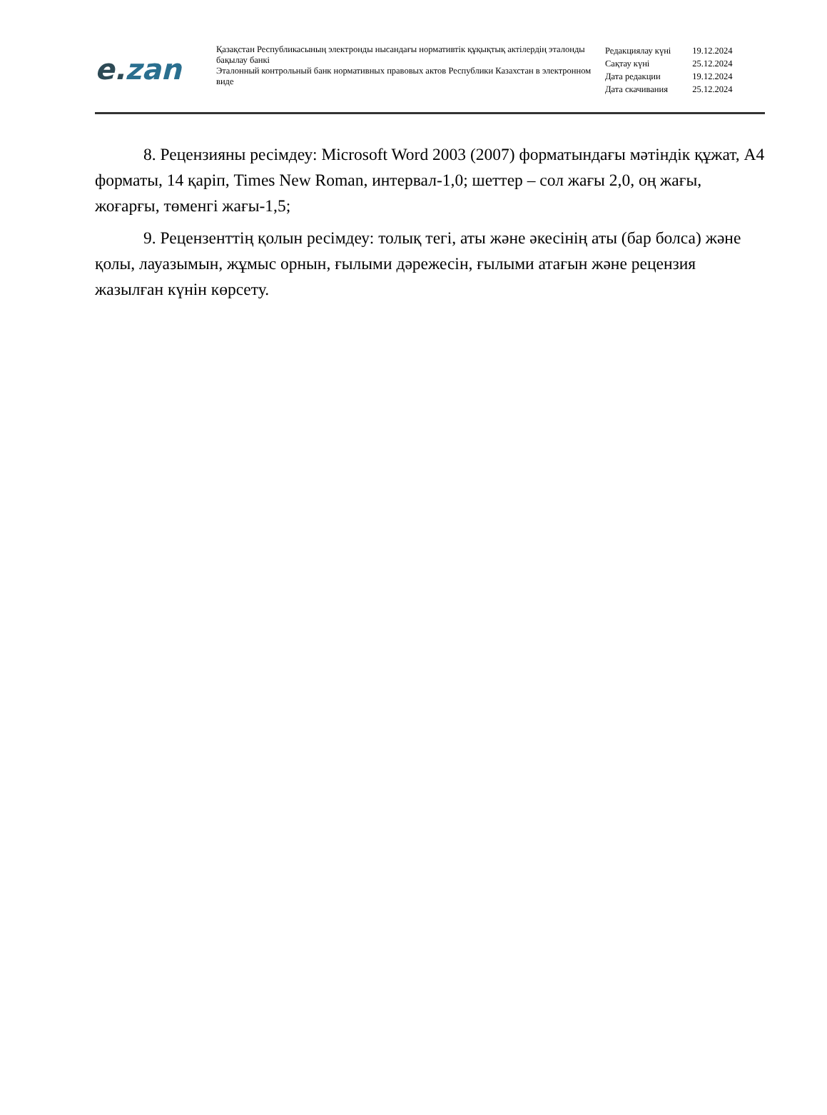e. zan
Қазақстан Республикасының электронды нысандағы нормативтік құқықтық актілердің эталонды бақылау банкі
Эталонный контрольный банк нормативных правовых актов Республики Казахстан в электронном виде
| Редакциялау күні | 19.12.2024 |
| Сақтау күні | 25.12.2024 |
| Дата редакции | 19.12.2024 |
| Дата скачивания | 25.12.2024 |
8. Рецензияны ресімдеу: Microsoft Word 2003 (2007) форматындағы мәтіндік құжат, А4 форматы, 14 қаріп, Times New Roman, интервал-1,0; шеттер – сол жағы 2,0, оң жағы, жоғарғы, төменгі жағы-1,5;
9. Рецензенттің қолын ресімдеу: толық тегі, аты және әкесінің аты (бар болса) және қолы, лауазымын, жұмыс орнын, ғылыми дәрежесін, ғылыми атағын және рецензия жазылған күнін көрсету.